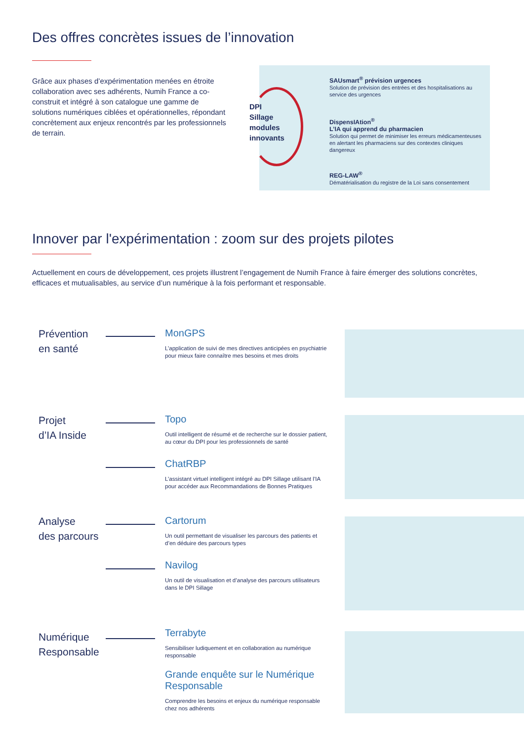Des offres concrètes issues de l’innovation
Grâce aux phases d’expérimentation menées en étroite collaboration avec ses adhérents, Numih France a co-construit et intégré à son catalogue une gamme de solutions numériques ciblées et opérationnelles, répondant concrètement aux enjeux rencontrés par les professionnels de terrain.
DPI
Sillage
modules
innovants
SAUsmart<sup>®</sup> prévision urgences
Solution de prévision des entrées et des hospitalisations au service des urgences
DispensIAtion<sup>®</sup>
L’IA qui apprend du pharmacien
Solution qui permet de minimiser les erreurs médicamenteuses en alertant les pharmaciens sur des contextes cliniques dangereux
REG-LAW<sup>®</sup>
Dématérialisation du registre de la Loi sans consentement
Innover par l'expérimentation : zoom sur des projets pilotes
Actuellement en cours de développement, ces projets illustrent l’engagement de Numih France à faire émerger des solutions concrètes, efficaces et mutualisables, au service d’un numérique à la fois performant et responsable.
Prévention
en santé
MonGPS
L’application de suivi de mes directives anticipées en psychiatrie pour mieux faire connaître mes besoins et mes droits
Projet
d’IA Inside
Topo
Outil intelligent de résumé et de recherche sur le dossier patient, au cœur du DPI pour les professionnels de santé
ChatRBP
L’assistant virtuel intelligent intégré au DPI Sillage utilisant l’IA pour accéder aux Recommandations de Bonnes Pratiques
Analyse
des parcours
Cartorum
Un outil permettant de visualiser les parcours des patients et d’en déduire des parcours types
Navilog
Un outil de visualisation et d’analyse des parcours utilisateurs dans le DPI Sillage
Numérique
Responsable
Terrabyte
Sensibiliser ludiquement et en collaboration au numérique responsable
Grande enquête sur le Numérique Responsable
Comprendre les besoins et enjeux du numérique responsable chez nos adhérents